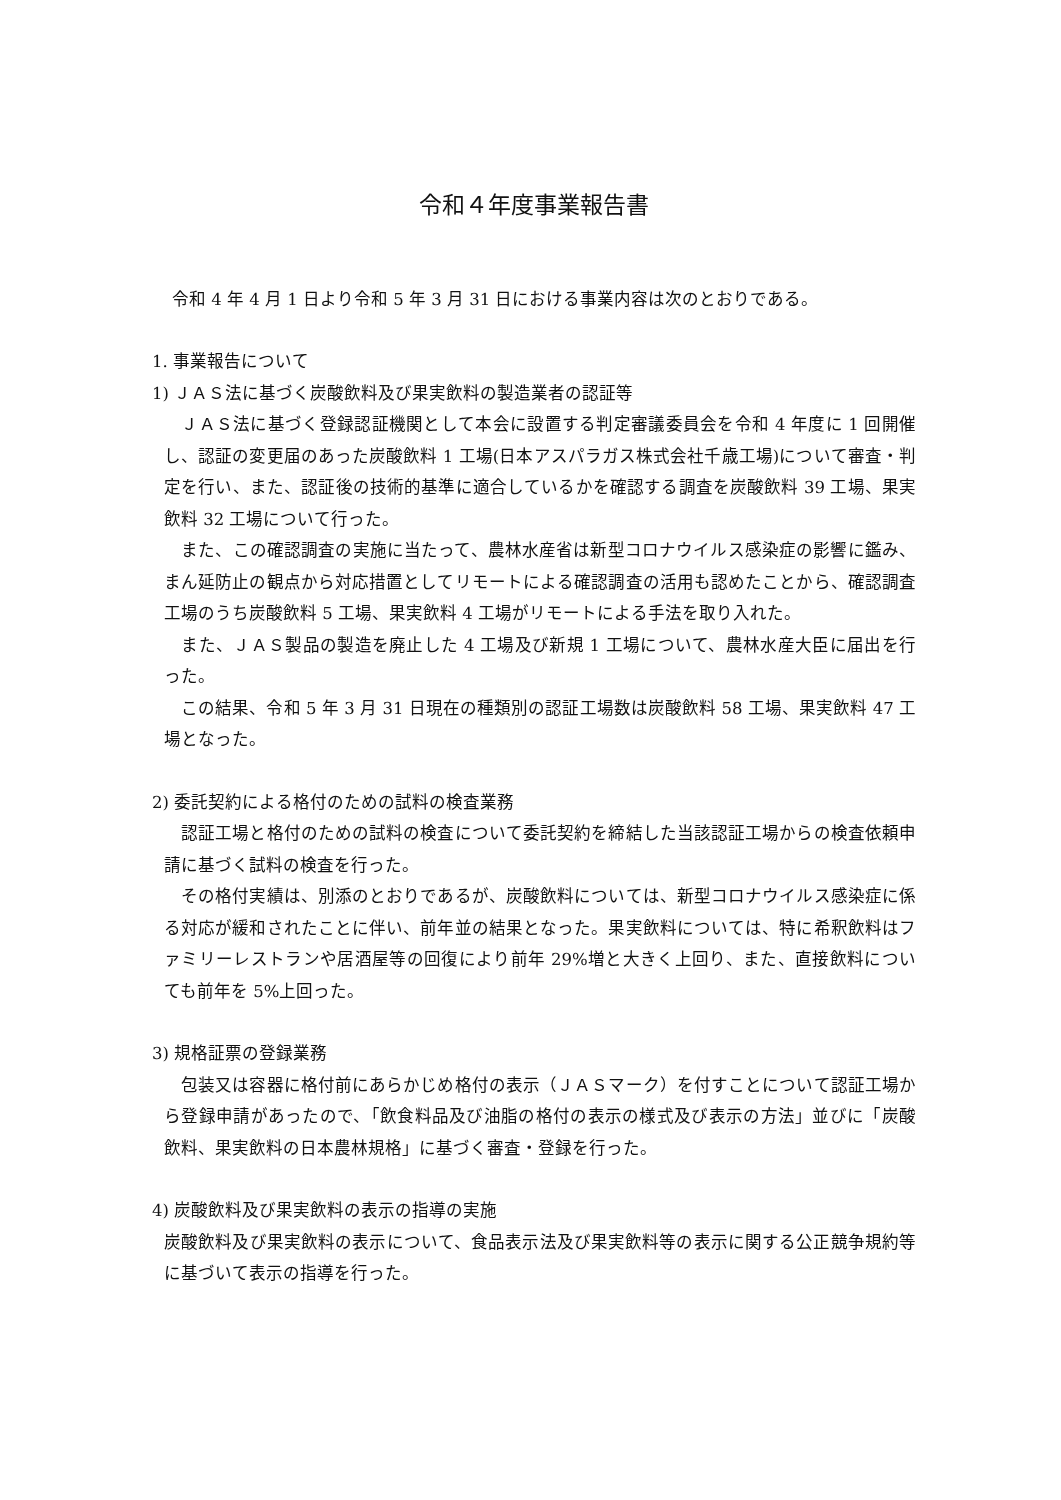令和４年度事業報告書
令和 4 年 4 月 1 日より令和 5 年 3 月 31 日における事業内容は次のとおりである。
1. 事業報告について
1) ＪＡＳ法に基づく炭酸飲料及び果実飲料の製造業者の認証等
　ＪＡＳ法に基づく登録認証機関として本会に設置する判定審議委員会を令和 4 年度に 1 回開催し、認証の変更届のあった炭酸飲料 1 工場(日本アスパラガス株式会社千歳工場)について審査・判定を行い、また、認証後の技術的基準に適合しているかを確認する調査を炭酸飲料 39 工場、果実飲料 32 工場について行った。
　また、この確認調査の実施に当たって、農林水産省は新型コロナウイルス感染症の影響に鑑み、まん延防止の観点から対応措置としてリモートによる確認調査の活用も認めたことから、確認調査工場のうち炭酸飲料 5 工場、果実飲料 4 工場がリモートによる手法を取り入れた。
　また、ＪＡＳ製品の製造を廃止した 4 工場及び新規 1 工場について、農林水産大臣に届出を行った。
　この結果、令和 5 年 3 月 31 日現在の種類別の認証工場数は炭酸飲料 58 工場、果実飲料 47 工場となった。
2) 委託契約による格付のための試料の検査業務
　認証工場と格付のための試料の検査について委託契約を締結した当該認証工場からの検査依頼申請に基づく試料の検査を行った。
　その格付実績は、別添のとおりであるが、炭酸飲料については、新型コロナウイルス感染症に係る対応が緩和されたことに伴い、前年並の結果となった。果実飲料については、特に希釈飲料はファミリーレストランや居酒屋等の回復により前年 29%増と大きく上回り、また、直接飲料についても前年を 5%上回った。
3) 規格証票の登録業務
　包装又は容器に格付前にあらかじめ格付の表示（ＪＡＳマーク）を付すことについて認証工場から登録申請があったので、「飲食料品及び油脂の格付の表示の様式及び表示の方法」並びに「炭酸飲料、果実飲料の日本農林規格」に基づく審査・登録を行った。
4) 炭酸飲料及び果実飲料の表示の指導の実施
炭酸飲料及び果実飲料の表示について、食品表示法及び果実飲料等の表示に関する公正競争規約等に基づいて表示の指導を行った。